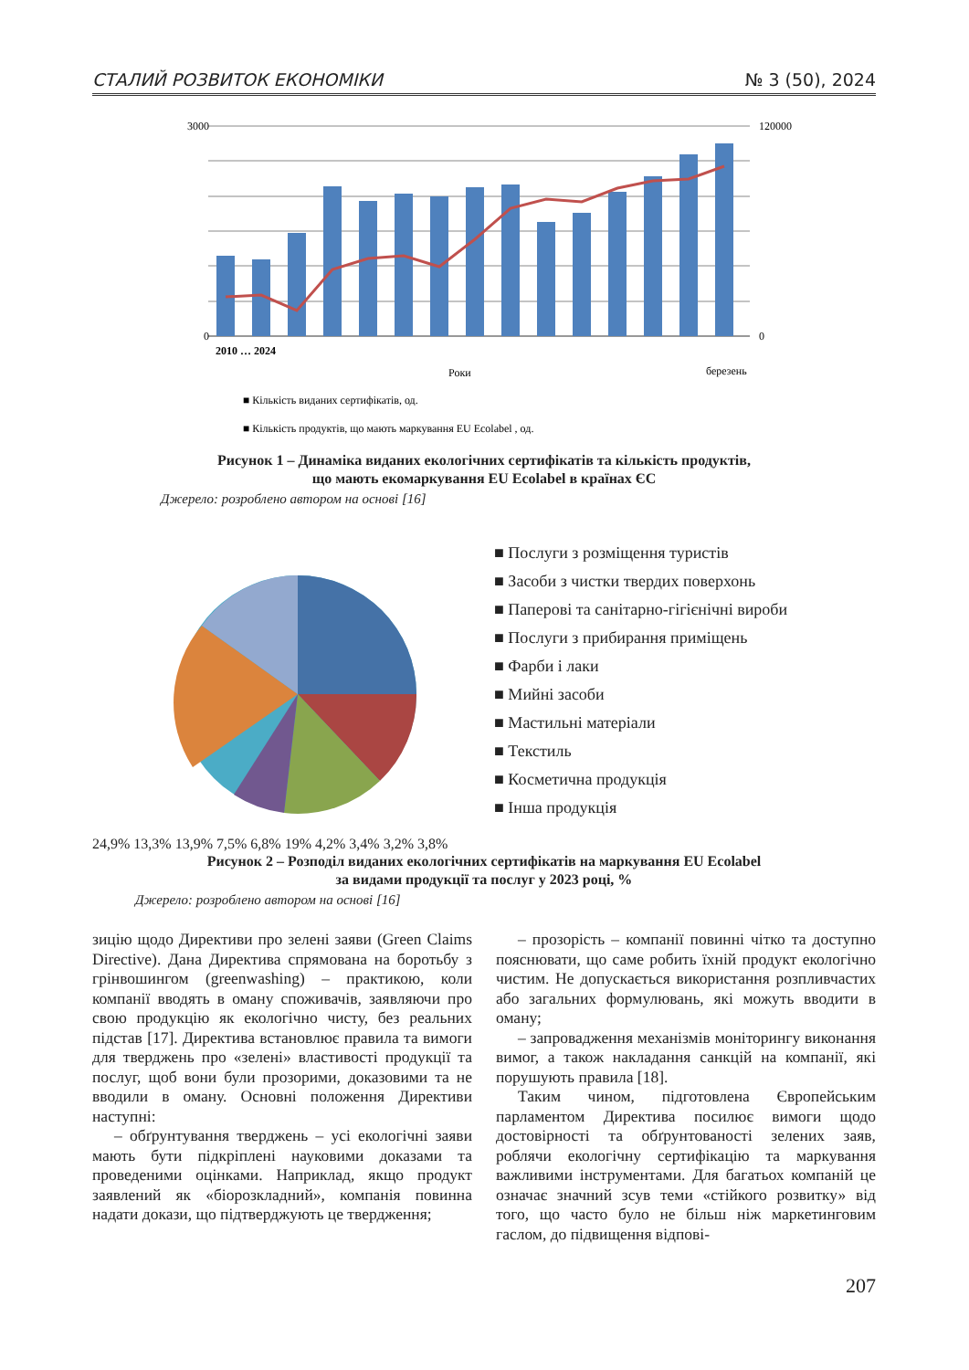СТАЛИЙ РОЗВИТОК ЕКОНОМІКИ № 3 (50), 2024
3000
0
120000
0
2010 … 2024
Роки
березень
■ Кількість виданих сертифікатів, од.
■ Кількість продуктів, що мають маркування EU Ecolabel , од.
Рисунок 1 – Динаміка виданих екологічних сертифікатів та кількість продуктів,
що мають екомаркування EU Ecolabel в країнах ЄС
Джерело: розроблено автором на основі [16]
■ Послуги з розміщення туристів
■ Засоби з чистки твердих поверхонь
■ Паперові та санітарно-гігієнічні вироби
■ Послуги з прибирання приміщень
■ Фарби і лаки
■ Мийні засоби
■ Мастильні матеріали
■ Текстиль
■ Косметична продукція
■ Інша продукція
24,9% 13,3% 13,9% 7,5% 6,8% 19% 4,2% 3,4% 3,2% 3,8%
Рисунок 2 – Розподіл виданих екологічних сертифікатів на маркування EU Ecolabel
за видами продукції та послуг у 2023 році, %
Джерело: розроблено автором на основі [16]
зицію щодо Директиви про зелені заяви (Green Claims Directive). Дана Директива спрямована на боротьбу з грінвошингом (greenwashing) – практикою, коли компанії вводять в оману споживачів, заявляючи про свою продукцію як екологічно чисту, без реальних підстав [17]. Директива встановлює правила та вимоги для тверджень про «зелені» властивості продукції та послуг, щоб вони були прозорими, доказовими та не вводили в оману. Основні положення Директиви наступні:
– обґрунтування тверджень – усі екологічні заяви мають бути підкріплені науковими доказами та проведеними оцінками. Наприклад, якщо продукт заявлений як «біорозкладний», компанія повинна надати докази, що підтверджують це твердження;
– прозорість – компанії повинні чітко та доступно пояснювати, що саме робить їхній продукт екологічно чистим. Не допускається використання розпливчастих або загальних формулювань, які можуть вводити в оману;
– запровадження механізмів моніторингу виконання вимог, а також накладання санкцій на компанії, які порушують правила [18].
Таким чином, підготовлена Європейським парламентом Директива посилює вимоги щодо достовірності та обґрунтованості зелених заяв, роблячи екологічну сертифікацію та маркування важливими інструментами. Для багатьох компаній це означає значний зсув теми «стійкого розвитку» від того, що часто було не більш ніж маркетинговим гаслом, до підвищення відпові-
207